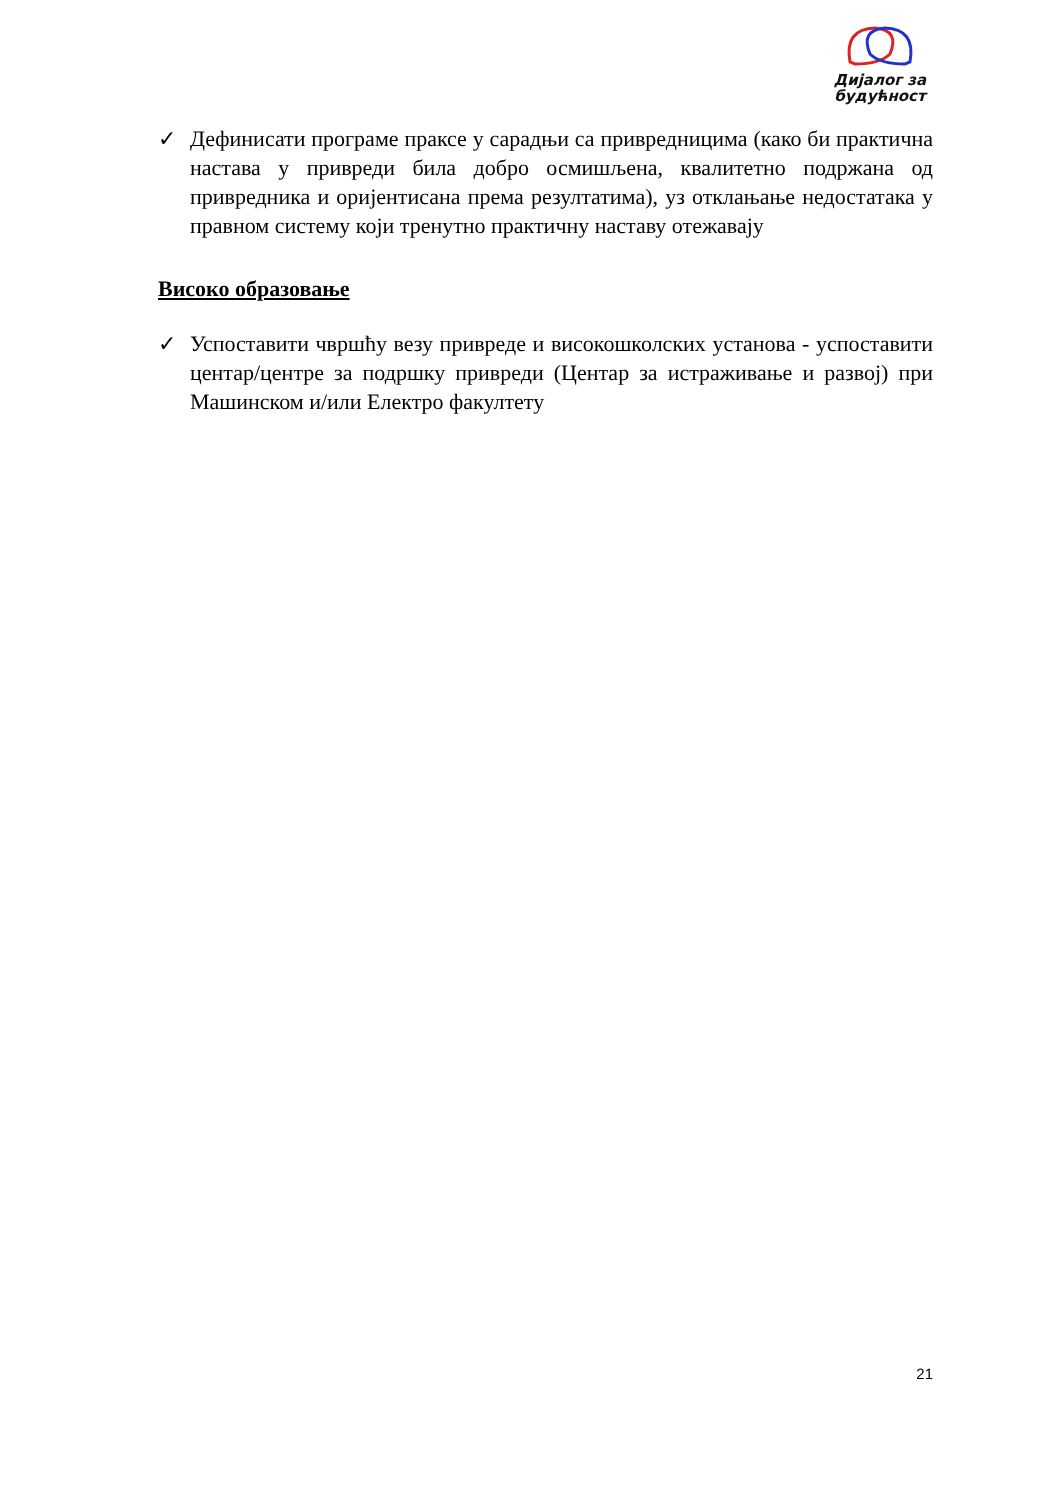Дијалог за будућност
✓ Дефинисати програме праксе у сарадњи са привредницима (како би практична настава у привреди била добро осмишљена, квалитетно подржана од привредника и оријентисана према резултатима), уз отклањање недостатака у правном систему који тренутно практичну наставу отежавају
Високо образовање
✓ Успоставити чвршћу везу привреде и високошколских установа - успоставити центар/центре за подршку привреди (Центар за истраживање и развој) при Машинском и/или Електро факултету
21